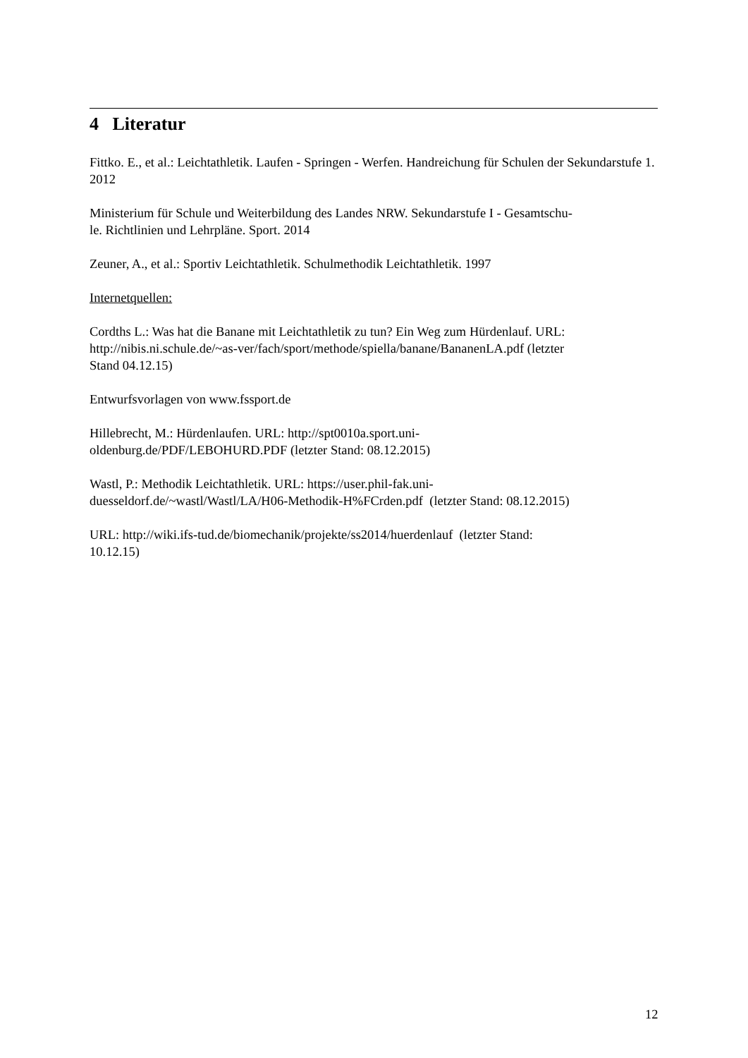4 Literatur
Fittko. E., et al.: Leichtathletik. Laufen - Springen - Werfen. Handreichung für Schulen der Sekundarstufe 1. 2012
Ministerium für Schule und Weiterbildung des Landes NRW. Sekundarstufe I - Gesamtschu-
le. Richtlinien und Lehrpläne. Sport. 2014
Zeuner, A., et al.: Sportiv Leichtathletik. Schulmethodik Leichtathletik. 1997
Internetquellen:
Cordths L.: Was hat die Banane mit Leichtathletik zu tun? Ein Weg zum Hürdenlauf. URL:
http://nibis.ni.schule.de/~as-ver/fach/sport/methode/spiella/banane/BananenLA.pdf (letzter
Stand 04.12.15)
Entwurfsvorlagen von www.fssport.de
Hillebrecht, M.: Hürdenlaufen. URL: http://spt0010a.sport.uni-
oldenburg.de/PDF/LEBOHURD.PDF (letzter Stand: 08.12.2015)
Wastl, P.: Methodik Leichtathletik. URL: https://user.phil-fak.uni-
duesseldorf.de/~wastl/Wastl/LA/H06-Methodik-H%FCrden.pdf (letzter Stand: 08.12.2015)
URL: http://wiki.ifs-tud.de/biomechanik/projekte/ss2014/huerdenlauf (letzter Stand:
10.12.15)
12